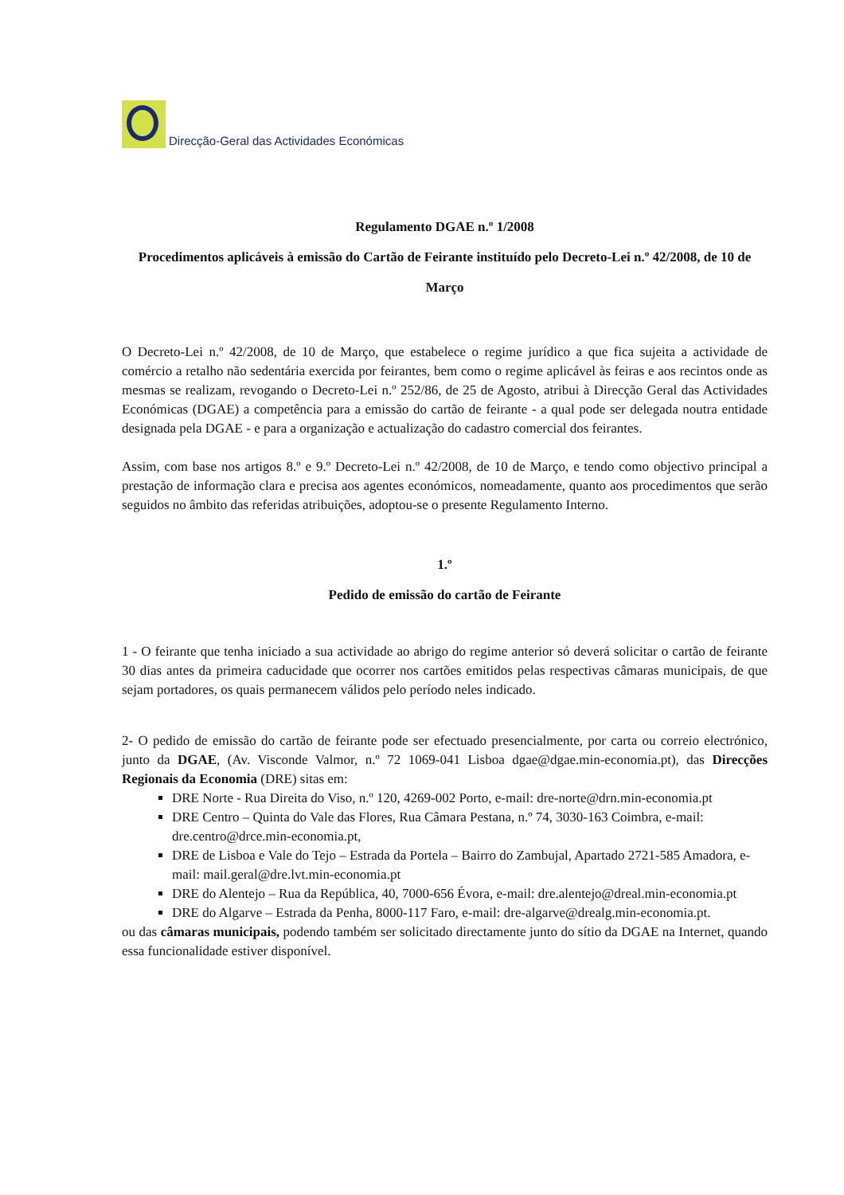Direcção-Geral das Actividades Económicas
Regulamento DGAE n.º 1/2008
Procedimentos aplicáveis à emissão do Cartão de Feirante instituído pelo Decreto-Lei n.º 42/2008, de 10 de Março
O Decreto-Lei n.º 42/2008, de 10 de Março, que estabelece o regime jurídico a que fica sujeita a actividade de comércio a retalho não sedentária exercida por feirantes, bem como o regime aplicável às feiras e aos recintos onde as mesmas se realizam, revogando o Decreto-Lei n.º 252/86, de 25 de Agosto, atribui à Direcção Geral das Actividades Económicas (DGAE) a competência para a emissão do cartão de feirante - a qual pode ser delegada noutra entidade designada pela DGAE - e para a organização e actualização do cadastro comercial dos feirantes.
Assim, com base nos artigos 8.º e 9.º Decreto-Lei n.º 42/2008, de 10 de Março, e tendo como objectivo principal a prestação de informação clara e precisa aos agentes económicos, nomeadamente, quanto aos procedimentos que serão seguidos no âmbito das referidas atribuições, adoptou-se o presente Regulamento Interno.
1.º
Pedido de emissão do cartão de Feirante
1 - O feirante que tenha iniciado a sua actividade ao abrigo do regime anterior só deverá solicitar o cartão de feirante 30 dias antes da primeira caducidade que ocorrer nos cartões emitidos pelas respectivas câmaras municipais, de que sejam portadores, os quais permanecem válidos pelo período neles indicado.
2- O pedido de emissão do cartão de feirante pode ser efectuado presencialmente, por carta ou correio electrónico, junto da DGAE, (Av. Visconde Valmor, n.º 72 1069-041 Lisboa dgae@dgae.min-economia.pt), das Direcções Regionais da Economia (DRE) sitas em:
DRE Norte - Rua Direita do Viso, n.º 120, 4269-002 Porto, e-mail: dre-norte@drn.min-economia.pt
DRE Centro – Quinta do Vale das Flores, Rua Câmara Pestana, n.º 74, 3030-163 Coimbra, e-mail: dre.centro@drce.min-economia.pt,
DRE de Lisboa e Vale do Tejo – Estrada da Portela – Bairro do Zambujal, Apartado 2721-585 Amadora, e-mail: mail.geral@dre.lvt.min-economia.pt
DRE do Alentejo – Rua da República, 40, 7000-656 Évora, e-mail: dre.alentejo@dreal.min-economia.pt
DRE do Algarve – Estrada da Penha, 8000-117 Faro, e-mail: dre-algarve@drealg.min-economia.pt.
ou das câmaras municipais, podendo também ser solicitado directamente junto do sítio da DGAE na Internet, quando essa funcionalidade estiver disponível.